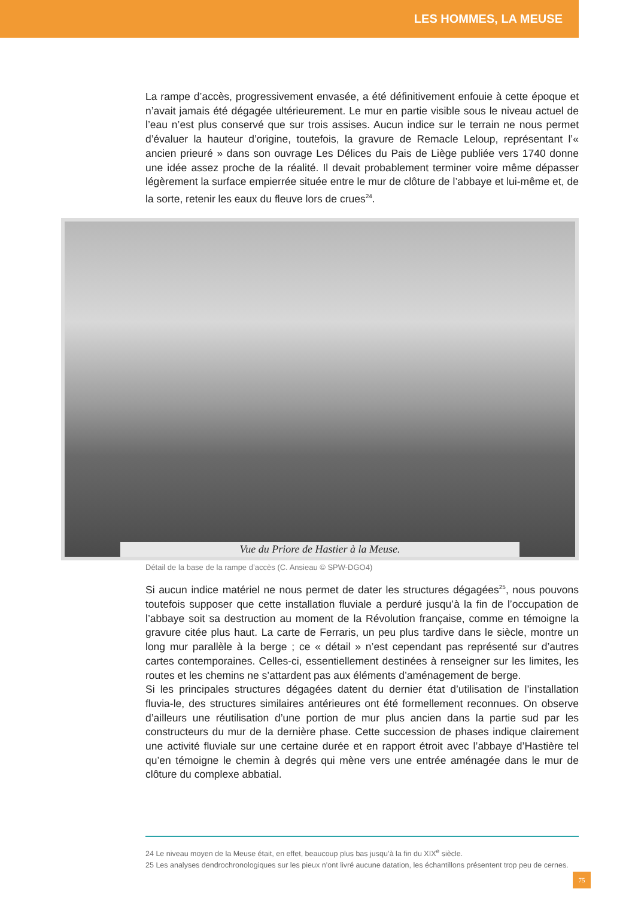LES HOMMES, LA MEUSE
La rampe d’accès, progressivement envasée, a été définitivement enfouie à cette époque et n’avait jamais été dégagée ultérieurement. Le mur en partie visible sous le niveau actuel de l’eau n’est plus conservé que sur trois assises. Aucun indice sur le terrain ne nous permet d’évaluer la hauteur d’origine, toutefois, la gravure de Remacle Leloup, représentant l’« ancien prieuré » dans son ouvrage Les Délices du Pais de Liège publiée vers 1740 donne une idée assez proche de la réalité. Il devait probablement terminer voire même dépasser légèrement la surface empierrée située entre le mur de clôture de l’abbaye et lui-même et, de la sorte, retenir les eaux du fleuve lors de crues<sup>24</sup>.
Vue du Priore de Hastier à la Meuse.
Détail de la base de la rampe d’accès (C. Ansieau © SPW-DGO4)
Si aucun indice matériel ne nous permet de dater les structures dégagées<sup>25</sup>, nous pouvons toutefois supposer que cette installation fluviale a perduré jusqu’à la fin de l’occupation de l’abbaye soit sa destruction au moment de la Révolution française, comme en témoigne la gravure citée plus haut. La carte de Ferraris, un peu plus tardive dans le siècle, montre un long mur parallèle à la berge ; ce « détail » n’est cependant pas représenté sur d’autres cartes contemporaines. Celles-ci, essentiellement destinées à renseigner sur les limites, les routes et les chemins ne s’attardent pas aux éléments d’aménagement de berge.
Si les principales structures dégagées datent du dernier état d’utilisation de l’installation fluvia-le, des structures similaires antérieures ont été formellement reconnues. On observe d’ailleurs une réutilisation d’une portion de mur plus ancien dans la partie sud par les constructeurs du mur de la dernière phase. Cette succession de phases indique clairement une activité fluviale sur une certaine durée et en rapport étroit avec l’abbaye d’Hastière tel qu’en témoigne le chemin à degrés qui mène vers une entrée aménagée dans le mur de clôture du complexe abbatial.
24 Le niveau moyen de la Meuse était, en effet, beaucoup plus bas jusqu’à la fin du XIX<sup>e</sup> siècle.
25 Les analyses dendrochronologiques sur les pieux n’ont livré aucune datation, les échantillons présentent trop peu de cernes.
75